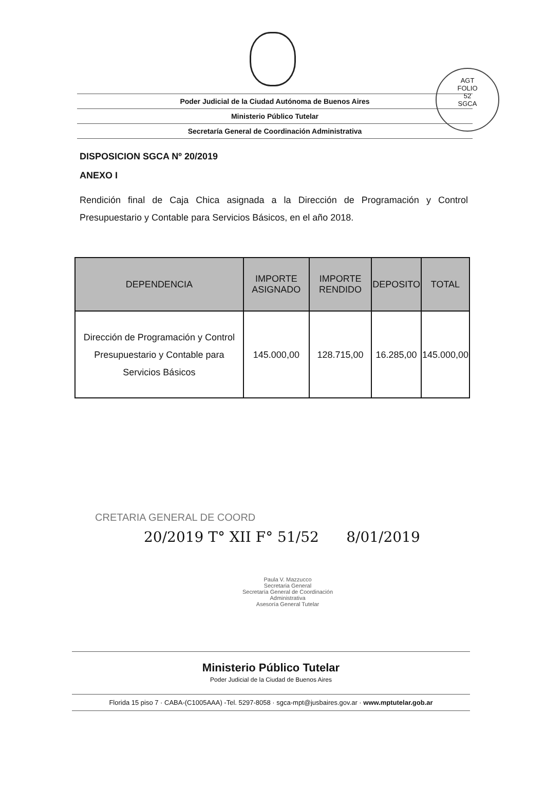AGT
FOLIO
52
SGCA
Poder Judicial de la Ciudad Autónoma de Buenos Aires
Ministerio Público Tutelar
Secretaría General de Coordinación Administrativa
DISPOSICION SGCA Nº 20/2019
ANEXO I
Rendición final de Caja Chica asignada a la Dirección de Programación y Control Presupuestario y Contable para Servicios Básicos, en el año 2018.
| DEPENDENCIA | IMPORTE ASIGNADO | IMPORTE RENDIDO | DEPOSITO | TOTAL |
| --- | --- | --- | --- | --- |
| Dirección de Programación y Control Presupuestario y Contable para Servicios Básicos | 145.000,00 | 128.715,00 | 16.285,00 | 145.000,00 |
CRETARIA GENERAL DE COORD
20/2019 T° XII F° 51/52 8/01/2019
Paula V. Mazzucco
Secretaria General
Secretaría General de Coordinación Administrativa
Asesoría General Tutelar
Ministerio Público Tutelar
Poder Judicial de la Ciudad de Buenos Aires
Florida 15 piso 7 · CABA-(C1005AAA) -Tel. 5297-8058 · sgca-mpt@jusbaires.gov.ar · www.mptutelar.gob.ar